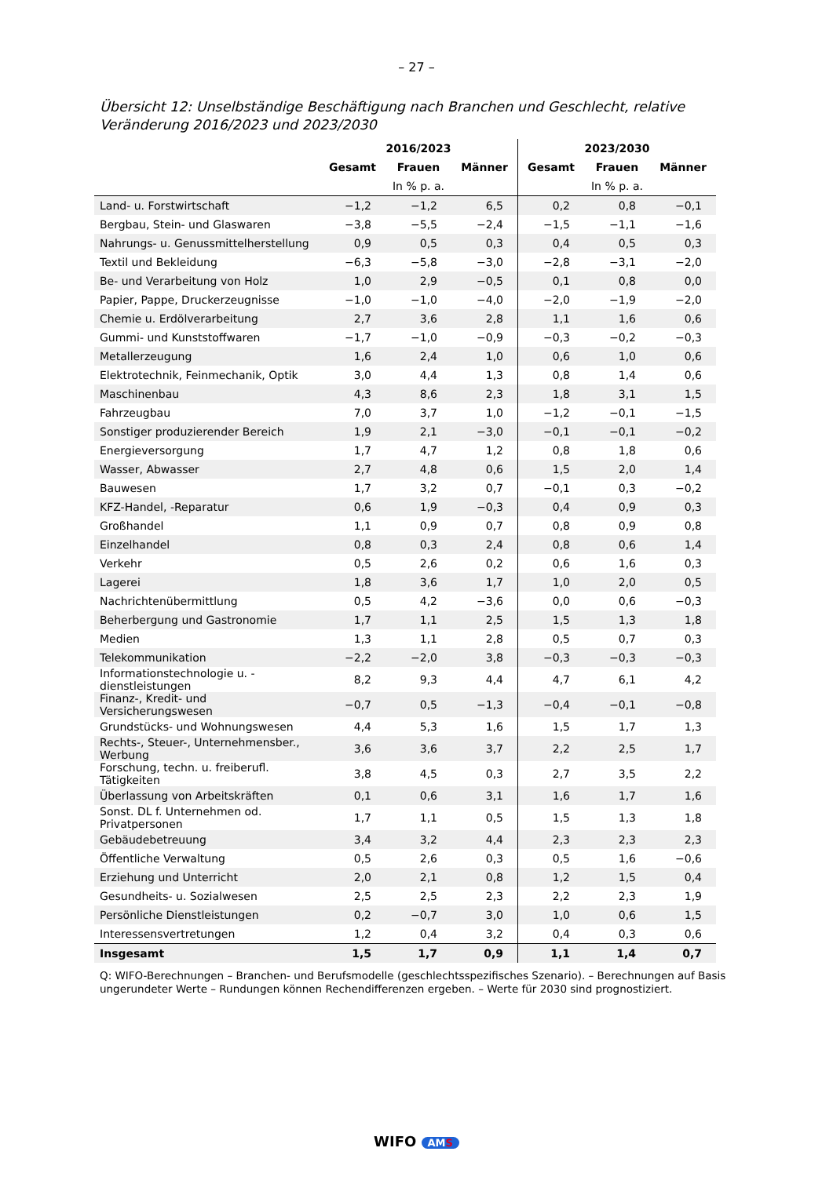– 27 –
Übersicht 12: Unselbständige Beschäftigung nach Branchen und Geschlecht, relative Veränderung 2016/2023 und 2023/2030
| | 2016/2023 | | | 2023/2030 | | |
| --- | --- | --- | --- | --- | --- | --- |
| | Gesamt | Frauen | Männer | Gesamt | Frauen | Männer |
| | In % p. a. | | | In % p. a. | | |
| Land- u. Forstwirtschaft | −1,2 | −1,2 | 6,5 | 0,2 | 0,8 | −0,1 |
| Bergbau, Stein- und Glaswaren | −3,8 | −5,5 | −2,4 | −1,5 | −1,1 | −1,6 |
| Nahrungs- u. Genussmittelherstellung | 0,9 | 0,5 | 0,3 | 0,4 | 0,5 | 0,3 |
| Textil und Bekleidung | −6,3 | −5,8 | −3,0 | −2,8 | −3,1 | −2,0 |
| Be- und Verarbeitung von Holz | 1,0 | 2,9 | −0,5 | 0,1 | 0,8 | 0,0 |
| Papier, Pappe, Druckerzeugnisse | −1,0 | −1,0 | −4,0 | −2,0 | −1,9 | −2,0 |
| Chemie u. Erdölverarbeitung | 2,7 | 3,6 | 2,8 | 1,1 | 1,6 | 0,6 |
| Gummi- und Kunststoffwaren | −1,7 | −1,0 | −0,9 | −0,3 | −0,2 | −0,3 |
| Metallerzeugung | 1,6 | 2,4 | 1,0 | 0,6 | 1,0 | 0,6 |
| Elektrotechnik, Feinmechanik, Optik | 3,0 | 4,4 | 1,3 | 0,8 | 1,4 | 0,6 |
| Maschinenbau | 4,3 | 8,6 | 2,3 | 1,8 | 3,1 | 1,5 |
| Fahrzeugbau | 7,0 | 3,7 | 1,0 | −1,2 | −0,1 | −1,5 |
| Sonstiger produzierender Bereich | 1,9 | 2,1 | −3,0 | −0,1 | −0,1 | −0,2 |
| Energieversorgung | 1,7 | 4,7 | 1,2 | 0,8 | 1,8 | 0,6 |
| Wasser, Abwasser | 2,7 | 4,8 | 0,6 | 1,5 | 2,0 | 1,4 |
| Bauwesen | 1,7 | 3,2 | 0,7 | −0,1 | 0,3 | −0,2 |
| KFZ-Handel, -Reparatur | 0,6 | 1,9 | −0,3 | 0,4 | 0,9 | 0,3 |
| Großhandel | 1,1 | 0,9 | 0,7 | 0,8 | 0,9 | 0,8 |
| Einzelhandel | 0,8 | 0,3 | 2,4 | 0,8 | 0,6 | 1,4 |
| Verkehr | 0,5 | 2,6 | 0,2 | 0,6 | 1,6 | 0,3 |
| Lagerei | 1,8 | 3,6 | 1,7 | 1,0 | 2,0 | 0,5 |
| Nachrichtenübermittlung | 0,5 | 4,2 | −3,6 | 0,0 | 0,6 | −0,3 |
| Beherbergung und Gastronomie | 1,7 | 1,1 | 2,5 | 1,5 | 1,3 | 1,8 |
| Medien | 1,3 | 1,1 | 2,8 | 0,5 | 0,7 | 0,3 |
| Telekommunikation | −2,2 | −2,0 | 3,8 | −0,3 | −0,3 | −0,3 |
| Informationstechnologie u. -dienstleistungen | 8,2 | 9,3 | 4,4 | 4,7 | 6,1 | 4,2 |
| Finanz-, Kredit- und Versicherungswesen | −0,7 | 0,5 | −1,3 | −0,4 | −0,1 | −0,8 |
| Grundstücks- und Wohnungswesen | 4,4 | 5,3 | 1,6 | 1,5 | 1,7 | 1,3 |
| Rechts-, Steuer-, Unternehmensber., Werbung | 3,6 | 3,6 | 3,7 | 2,2 | 2,5 | 1,7 |
| Forschung, techn. u. freiberufl. Tätigkeiten | 3,8 | 4,5 | 0,3 | 2,7 | 3,5 | 2,2 |
| Überlassung von Arbeitskräften | 0,1 | 0,6 | 3,1 | 1,6 | 1,7 | 1,6 |
| Sonst. DL f. Unternehmen od. Privatpersonen | 1,7 | 1,1 | 0,5 | 1,5 | 1,3 | 1,8 |
| Gebäudebetreuung | 3,4 | 3,2 | 4,4 | 2,3 | 2,3 | 2,3 |
| Öffentliche Verwaltung | 0,5 | 2,6 | 0,3 | 0,5 | 1,6 | −0,6 |
| Erziehung und Unterricht | 2,0 | 2,1 | 0,8 | 1,2 | 1,5 | 0,4 |
| Gesundheits- u. Sozialwesen | 2,5 | 2,5 | 2,3 | 2,2 | 2,3 | 1,9 |
| Persönliche Dienstleistungen | 0,2 | −0,7 | 3,0 | 1,0 | 0,6 | 1,5 |
| Interessensvertretungen | 1,2 | 0,4 | 3,2 | 0,4 | 0,3 | 0,6 |
| Insgesamt | 1,5 | 1,7 | 0,9 | 1,1 | 1,4 | 0,7 |
Q: WIFO-Berechnungen – Branchen- und Berufsmodelle (geschlechtsspezifisches Szenario). – Berechnungen auf Basis ungerundeter Werte – Rundungen können Rechendifferenzen ergeben. – Werte für 2030 sind prognostiziert.
WIFO AMS